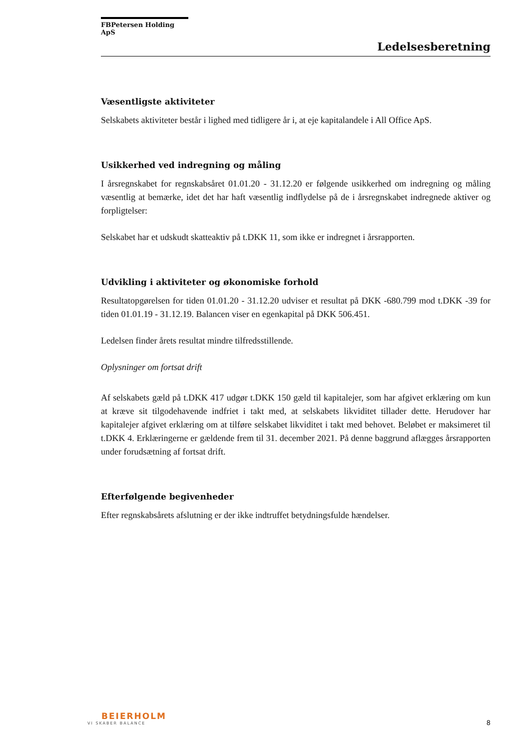FBPetersen Holding ApS
Ledelsesberetning
Væsentligste aktiviteter
Selskabets aktiviteter består i lighed med tidligere år i, at eje kapitalandele i All Office ApS.
Usikkerhed ved indregning og måling
I årsregnskabet for regnskabsåret 01.01.20 - 31.12.20 er følgende usikkerhed om indregning og måling væsentlig at bemærke, idet det har haft væsentlig indflydelse på de i årsregnskabet indregnede aktiver og forpligtelser:
Selskabet har et udskudt skatteaktiv på t.DKK 11, som ikke er indregnet i årsrapporten.
Udvikling i aktiviteter og økonomiske forhold
Resultatopgørelsen for tiden 01.01.20 - 31.12.20 udviser et resultat på DKK -680.799 mod t.DKK -39 for tiden 01.01.19 - 31.12.19. Balancen viser en egenkapital på DKK 506.451.
Ledelsen finder årets resultat mindre tilfredsstillende.
Oplysninger om fortsat drift
Af selskabets gæld på t.DKK 417 udgør t.DKK 150 gæld til kapitalejer, som har afgivet erklæring om kun at kræve sit tilgodehavende indfriet i takt med, at selskabets likviditet tillader dette. Herudover har kapitalejer afgivet erklæring om at tilføre selskabet likviditet i takt med behovet. Beløbet er maksimeret til t.DKK 4. Erklæringerne er gældende frem til 31. december 2021. På denne baggrund aflægges årsrapporten under forudsætning af fortsat drift.
Efterfølgende begivenheder
Efter regnskabsårets afslutning er der ikke indtruffet betydningsfulde hændelser.
BEIERHOLM
VI SKABER BALANCE
8